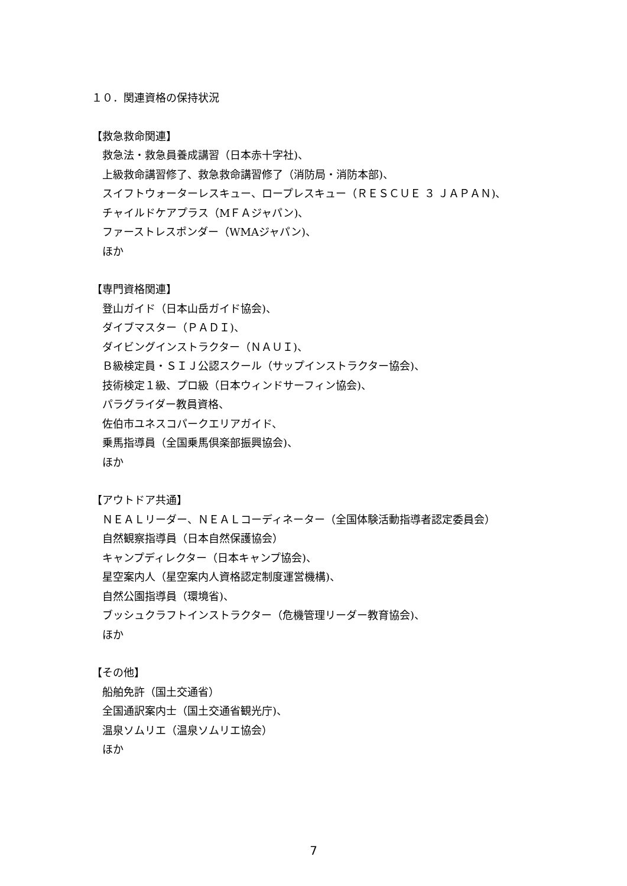１０．関連資格の保持状況
【救急救命関連】
救急法・救急員養成講習（日本赤十字社)、
上級救命講習修了、救急救命講習修了（消防局・消防本部)、
スイフトウォーターレスキュー、ロープレスキュー（ＲＥＳＣＵＥ ３ ＪＡＰＡＮ)、
チャイルドケアプラス（MＦＡジャパン)、
ファーストレスポンダー（WMAジャパン)、
ほか
【専門資格関連】
登山ガイド（日本山岳ガイド協会)、
ダイブマスター（ＰＡＤＩ)、
ダイビングインストラクター（ＮＡＵＩ)、
Ｂ級検定員・ＳＩＪ公認スクール（サップインストラクター協会)、
技術検定１級、プロ級（日本ウィンドサーフィン協会)、
パラグライダー教員資格、
佐伯市ユネスコパークエリアガイド、
乗馬指導員（全国乗馬倶楽部振興協会)、
ほか
【アウトドア共通】
ＮＥＡＬリーダー、ＮＥＡＬコーディネーター（全国体験活動指導者認定委員会）
自然観察指導員（日本自然保護協会）
キャンプディレクター（日本キャンプ協会)、
星空案内人（星空案内人資格認定制度運営機構)、
自然公園指導員（環境省)、
ブッシュクラフトインストラクター（危機管理リーダー教育協会)、
ほか
【その他】
船舶免許（国土交通省）
全国通訳案内士（国土交通省観光庁)、
温泉ソムリエ（温泉ソムリエ協会）
ほか
7